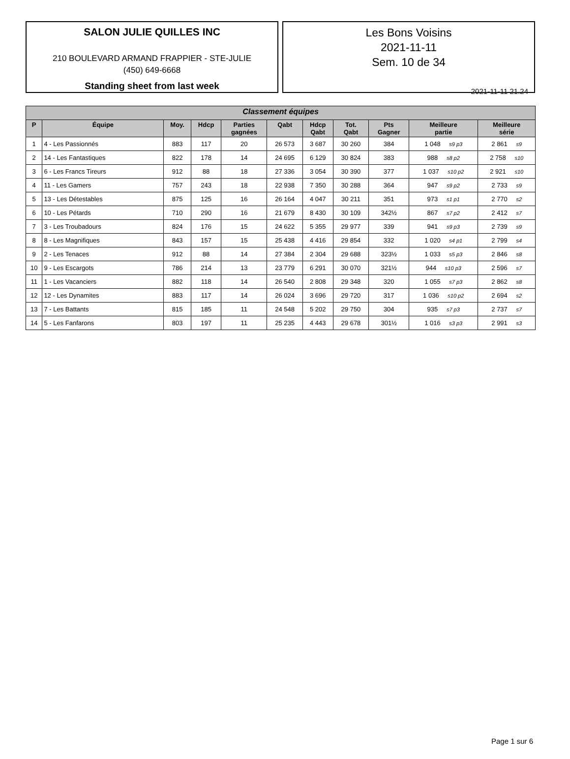SALON JULIE QUILLES INC
210 BOULEVARD ARMAND FRAPPIER - STE-JULIE
(450) 649-6668
Standing sheet from last week
Les Bons Voisins
2021-11-11
Sem. 10 de 34
2021-11-11 21.24
| Classement équipes | | | | | | | | | | |
| --- | --- | --- | --- | --- | --- | --- | --- | --- | --- | --- |
| P | Équipe | Moy. | Hdcp | Parties gagnées | Qabt | Hdcp Qabt | Tot. Qabt | Pts Gagner | Meilleure partie | Meilleure série |
| 1 | 4 - Les Passionnés | 883 | 117 | 20 | 26 573 | 3 687 | 30 260 | 384 | 1 048 s9 p3 | 2 861 s9 |
| 2 | 14 - Les Fantastiques | 822 | 178 | 14 | 24 695 | 6 129 | 30 824 | 383 | 988 s8 p2 | 2 758 s10 |
| 3 | 6 - Les Francs Tireurs | 912 | 88 | 18 | 27 336 | 3 054 | 30 390 | 377 | 1 037 s10 p2 | 2 921 s10 |
| 4 | 11 - Les Gamers | 757 | 243 | 18 | 22 938 | 7 350 | 30 288 | 364 | 947 s9 p2 | 2 733 s9 |
| 5 | 13 - Les Détestables | 875 | 125 | 16 | 26 164 | 4 047 | 30 211 | 351 | 973 s1 p1 | 2 770 s2 |
| 6 | 10 - Les Pétards | 710 | 290 | 16 | 21 679 | 8 430 | 30 109 | 342½ | 867 s7 p2 | 2 412 s7 |
| 7 | 3 - Les Troubadours | 824 | 176 | 15 | 24 622 | 5 355 | 29 977 | 339 | 941 s9 p3 | 2 739 s9 |
| 8 | 8 - Les Magnifiques | 843 | 157 | 15 | 25 438 | 4 416 | 29 854 | 332 | 1 020 s4 p1 | 2 799 s4 |
| 9 | 2 - Les Tenaces | 912 | 88 | 14 | 27 384 | 2 304 | 29 688 | 323½ | 1 033 s5 p3 | 2 846 s8 |
| 10 | 9 - Les Escargots | 786 | 214 | 13 | 23 779 | 6 291 | 30 070 | 321½ | 944 s10 p3 | 2 596 s7 |
| 11 | 1 - Les Vacanciers | 882 | 118 | 14 | 26 540 | 2 808 | 29 348 | 320 | 1 055 s7 p3 | 2 862 s8 |
| 12 | 12 - Les Dynamites | 883 | 117 | 14 | 26 024 | 3 696 | 29 720 | 317 | 1 036 s10 p2 | 2 694 s2 |
| 13 | 7 - Les Battants | 815 | 185 | 11 | 24 548 | 5 202 | 29 750 | 304 | 935 s7 p3 | 2 737 s7 |
| 14 | 5 - Les Fanfarons | 803 | 197 | 11 | 25 235 | 4 443 | 29 678 | 301½ | 1 016 s3 p3 | 2 991 s3 |
Page 1 sur 6